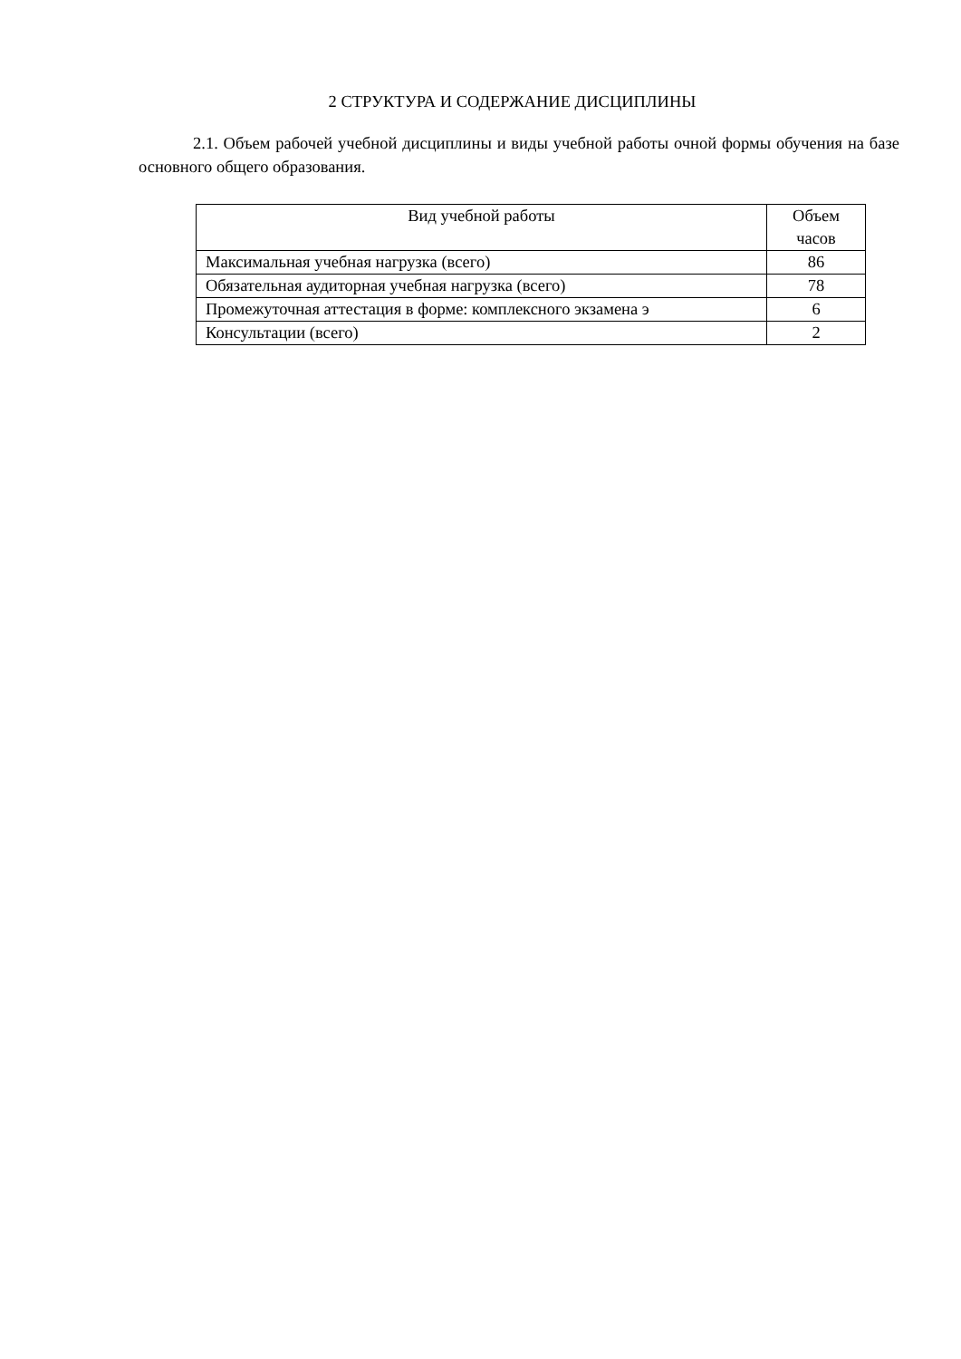2 СТРУКТУРА И СОДЕРЖАНИЕ ДИСЦИПЛИНЫ
2.1. Объем рабочей учебной дисциплины и виды учебной работы очной формы обучения на базе основного общего образования.
| Вид учебной работы | Объем часов |
| --- | --- |
| Максимальная учебная нагрузка (всего) | 86 |
| Обязательная аудиторная учебная нагрузка (всего) | 78 |
| Промежуточная аттестация в форме: комплексного экзамена э | 6 |
| Консультации (всего) | 2 |